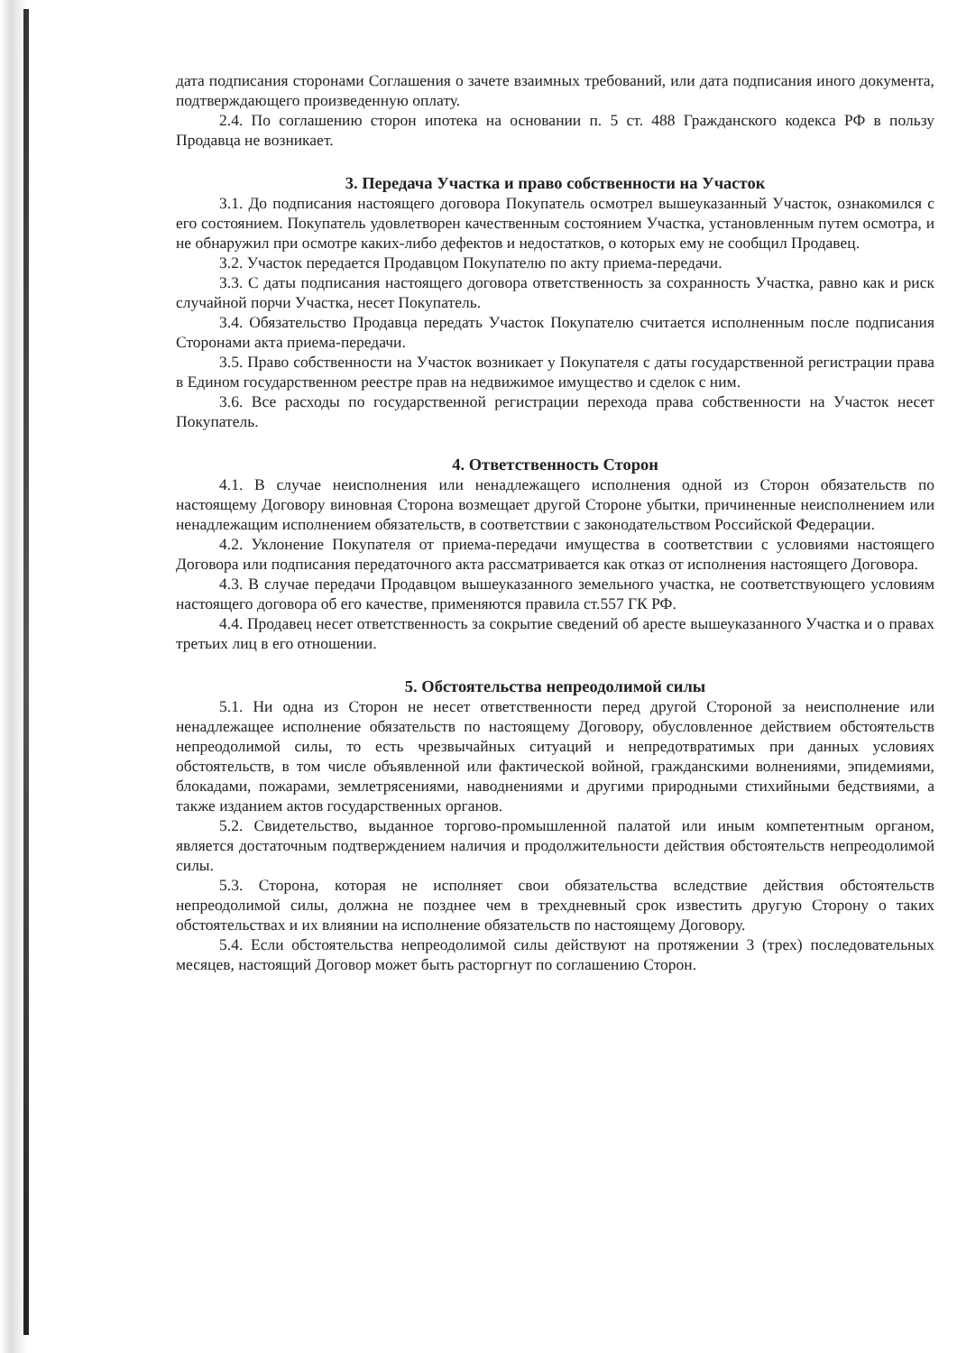дата подписания сторонами Соглашения о зачете взаимных требований, или дата подписания иного документа, подтверждающего произведенную оплату.
2.4. По соглашению сторон ипотека на основании п. 5 ст. 488 Гражданского кодекса РФ в пользу Продавца не возникает.
3. Передача Участка и право собственности на Участок
3.1. До подписания настоящего договора Покупатель осмотрел вышеуказанный Участок, ознакомился с его состоянием. Покупатель удовлетворен качественным состоянием Участка, установленным путем осмотра, и не обнаружил при осмотре каких-либо дефектов и недостатков, о которых ему не сообщил Продавец.
3.2. Участок передается Продавцом Покупателю по акту приема-передачи.
3.3. С даты подписания настоящего договора ответственность за сохранность Участка, равно как и риск случайной порчи Участка, несет Покупатель.
3.4. Обязательство Продавца передать Участок Покупателю считается исполненным после подписания Сторонами акта приема-передачи.
3.5. Право собственности на Участок возникает у Покупателя с даты государственной регистрации права в Едином государственном реестре прав на недвижимое имущество и сделок с ним.
3.6. Все расходы по государственной регистрации перехода права собственности на Участок несет Покупатель.
4. Ответственность Сторон
4.1. В случае неисполнения или ненадлежащего исполнения одной из Сторон обязательств по настоящему Договору виновная Сторона возмещает другой Стороне убытки, причиненные неисполнением или ненадлежащим исполнением обязательств, в соответствии с законодательством Российской Федерации.
4.2. Уклонение Покупателя от приема-передачи имущества в соответствии с условиями настоящего Договора или подписания передаточного акта рассматривается как отказ от исполнения настоящего Договора.
4.3. В случае передачи Продавцом вышеуказанного земельного участка, не соответствующего условиям настоящего договора об его качестве, применяются правила ст.557 ГК РФ.
4.4. Продавец несет ответственность за сокрытие сведений об аресте вышеуказанного Участка и о правах третьих лиц в его отношении.
5. Обстоятельства непреодолимой силы
5.1. Ни одна из Сторон не несет ответственности перед другой Стороной за неисполнение или ненадлежащее исполнение обязательств по настоящему Договору, обусловленное действием обстоятельств непреодолимой силы, то есть чрезвычайных ситуаций и непредотвратимых при данных условиях обстоятельств, в том числе объявленной или фактической войной, гражданскими волнениями, эпидемиями, блокадами, пожарами, землетрясениями, наводнениями и другими природными стихийными бедствиями, а также изданием актов государственных органов.
5.2. Свидетельство, выданное торгово-промышленной палатой или иным компетентным органом, является достаточным подтверждением наличия и продолжительности действия обстоятельств непреодолимой силы.
5.3. Сторона, которая не исполняет свои обязательства вследствие действия обстоятельств непреодолимой силы, должна не позднее чем в трехдневный срок известить другую Сторону о таких обстоятельствах и их влиянии на исполнение обязательств по настоящему Договору.
5.4. Если обстоятельства непреодолимой силы действуют на протяжении 3 (трех) последовательных месяцев, настоящий Договор может быть расторгнут по соглашению Сторон.